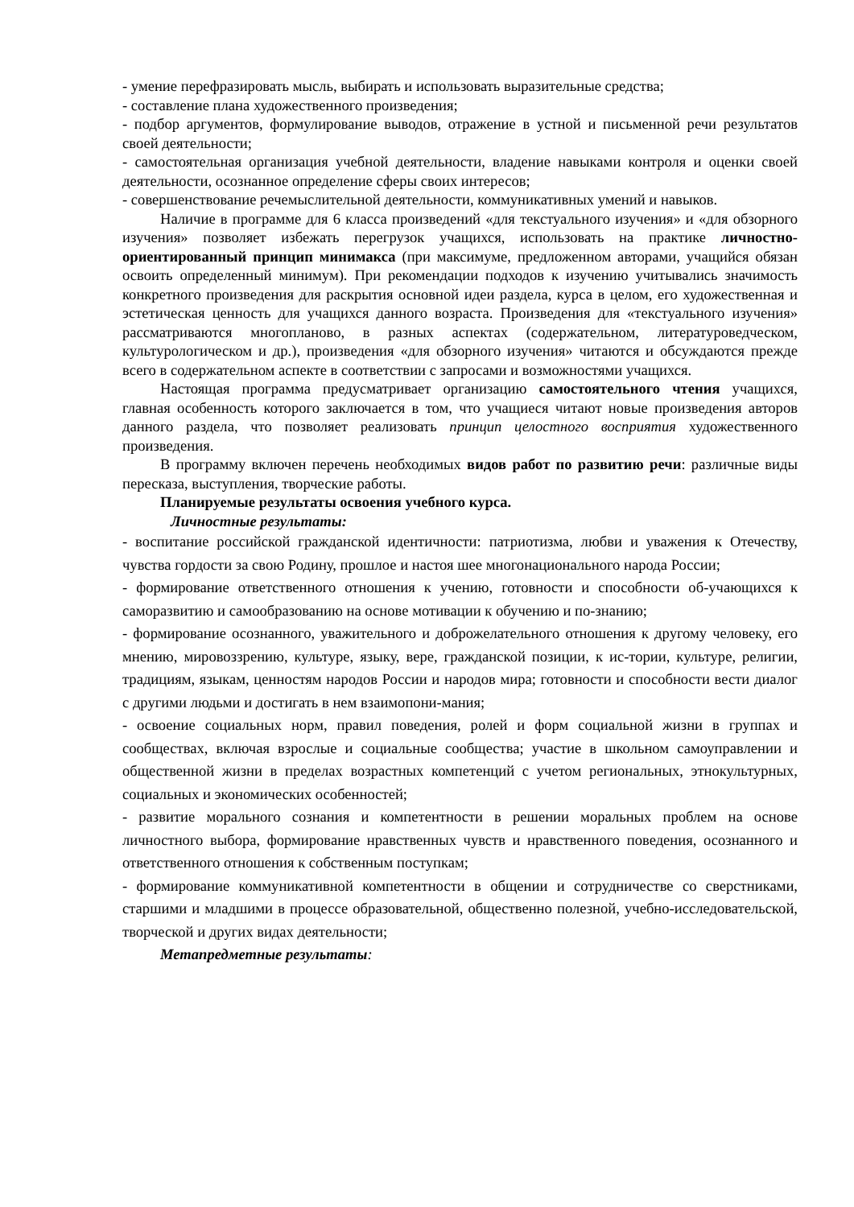- умение перефразировать мысль, выбирать и использовать выразительные средства;
- составление плана художественного произведения;
- подбор аргументов, формулирование выводов, отражение в устной и письменной речи результатов своей деятельности;
- самостоятельная организация учебной деятельности, владение навыками контроля и оценки своей деятельности, осознанное определение сферы своих интересов;
- совершенствование речемыслительной деятельности, коммуникативных умений и навыков.
Наличие в программе для 6 класса произведений «для текстуального изучения» и «для обзорного изучения» позволяет избежать перегрузок учащихся, использовать на практике личностно-ориентированный принцип минимакса (при максимуме, предложенном авторами, учащийся обязан освоить определенный минимум). При рекомендации подходов к изучению учитывались значимость конкретного произведения для раскрытия основной идеи раздела, курса в целом, его художественная и эстетическая ценность для учащихся данного возраста. Произведения для «текстуального изучения» рассматриваются многопланово, в разных аспектах (содержательном, литературоведческом, культурологическом и др.), произведения «для обзорного изучения» читаются и обсуждаются прежде всего в содержательном аспекте в соответствии с запросами и возможностями учащихся.
Настоящая программа предусматривает организацию самостоятельного чтения учащихся, главная особенность которого заключается в том, что учащиеся читают новые произведения авторов данного раздела, что позволяет реализовать принцип целостного восприятия художественного произведения.
В программу включен перечень необходимых видов работ по развитию речи: различные виды пересказа, выступления, творческие работы.
Планируемые результаты освоения учебного курса.
Личностные результаты:
- воспитание российской гражданской идентичности: патриотизма, любви и уважения к Отечеству, чувства гордости за свою Родину, прошлое и настоя шее многонационального народа России;
- формирование ответственного отношения к учению, готовности и способности об-учающихся к саморазвитию и самообразованию на основе мотивации к обучению и по-знанию;
- формирование осознанного, уважительного и доброжелательного отношения к другому человеку, его мнению, мировоззрению, культуре, языку, вере, гражданской позиции, к ис-тории, культуре, религии, традициям, языкам, ценностям народов России и народов мира; готовности и способности вести диалог с другими людьми и достигать в нем взаимопони-мания;
- освоение социальных норм, правил поведения, ролей и форм социальной жизни в группах и сообществах, включая взрослые и социальные сообщества; участие в школьном самоуправлении и общественной жизни в пределах возрастных компетенций с учетом региональных, этнокультурных, социальных и экономических особенностей;
- развитие морального сознания и компетентности в решении моральных проблем на основе личностного выбора, формирование нравственных чувств и нравственного поведения, осознанного и ответственного отношения к собственным поступкам;
- формирование коммуникативной компетентности в общении и сотрудничестве со сверстниками, старшими и младшими в процессе образовательной, общественно полезной, учебно-исследовательской, творческой и других видах деятельности;
Метапредметные результаты: